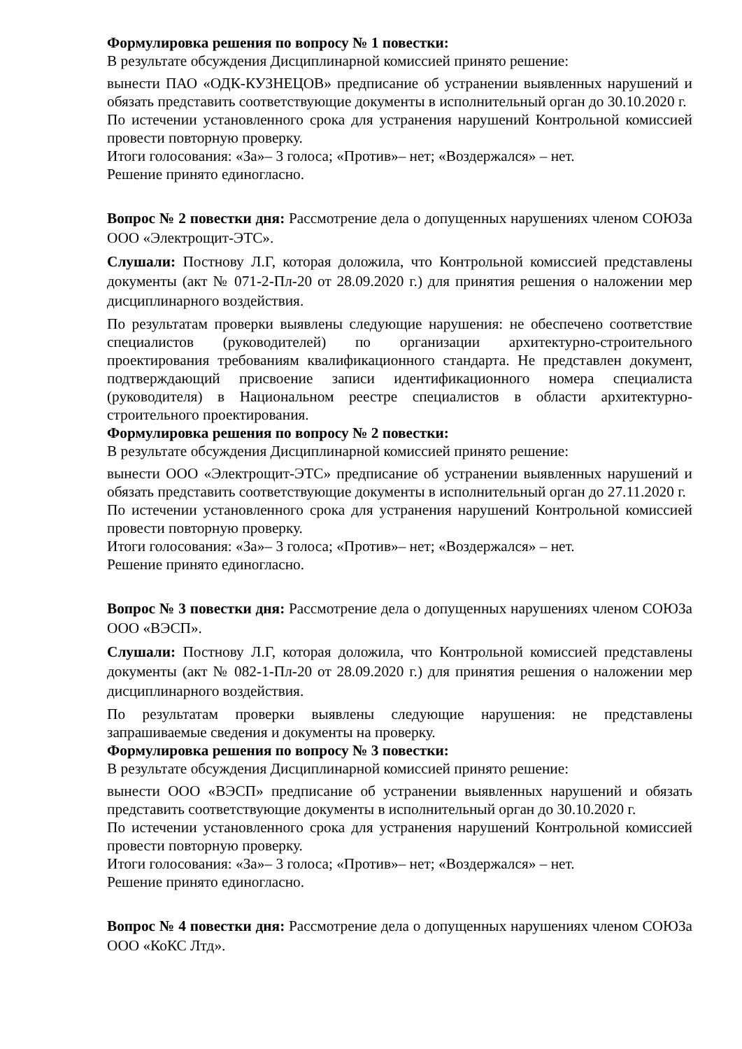Формулировка решения по вопросу № 1 повестки:
В результате обсуждения Дисциплинарной комиссией принято решение:
вынести ПАО «ОДК-КУЗНЕЦОВ» предписание об устранении выявленных нарушений и обязать представить соответствующие документы в исполнительный орган до 30.10.2020 г.
По истечении установленного срока для устранения нарушений Контрольной комиссией провести повторную проверку.
Итоги голосования: «За»– 3 голоса; «Против»– нет; «Воздержался» – нет.
Решение принято единогласно.
Вопрос № 2 повестки дня: Рассмотрение дела о допущенных нарушениях членом СОЮЗа ООО «Электрощит-ЭТС».
Слушали: Постнову Л.Г, которая доложила, что Контрольной комиссией представлены документы (акт № 071-2-Пл-20 от 28.09.2020 г.) для принятия решения о наложении мер дисциплинарного воздействия.
По результатам проверки выявлены следующие нарушения: не обеспечено соответствие специалистов (руководителей) по организации архитектурно-строительного проектирования требованиям квалификационного стандарта. Не представлен документ, подтверждающий присвоение записи идентификационного номера специалиста (руководителя) в Национальном реестре специалистов в области архитектурно-строительного проектирования.
Формулировка решения по вопросу № 2 повестки:
В результате обсуждения Дисциплинарной комиссией принято решение:
вынести ООО «Электрощит-ЭТС» предписание об устранении выявленных нарушений и обязать представить соответствующие документы в исполнительный орган до 27.11.2020 г.
По истечении установленного срока для устранения нарушений Контрольной комиссией провести повторную проверку.
Итоги голосования: «За»– 3 голоса; «Против»– нет; «Воздержался» – нет.
Решение принято единогласно.
Вопрос № 3 повестки дня: Рассмотрение дела о допущенных нарушениях членом СОЮЗа ООО «ВЭСП».
Слушали: Постнову Л.Г, которая доложила, что Контрольной комиссией представлены документы (акт № 082-1-Пл-20 от 28.09.2020 г.) для принятия решения о наложении мер дисциплинарного воздействия.
По результатам проверки выявлены следующие нарушения: не представлены запрашиваемые сведения и документы на проверку.
Формулировка решения по вопросу № 3 повестки:
В результате обсуждения Дисциплинарной комиссией принято решение:
вынести ООО «ВЭСП» предписание об устранении выявленных нарушений и обязать представить соответствующие документы в исполнительный орган до 30.10.2020 г.
По истечении установленного срока для устранения нарушений Контрольной комиссией провести повторную проверку.
Итоги голосования: «За»– 3 голоса; «Против»– нет; «Воздержался» – нет.
Решение принято единогласно.
Вопрос № 4 повестки дня: Рассмотрение дела о допущенных нарушениях членом СОЮЗа ООО «КоКС Лтд».